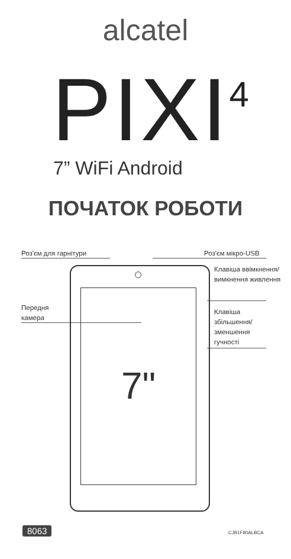alcatel
PIXI<sup>4</sup> 7” WiFi Android
ПОЧАТОК РОБОТИ
Роз'єм для гарнітури Роз'єм мікро-USB
Клавіша ввімкнення/
вимкнення живлення
Передня
камера
Клавіша
збільшення/
зменшення
гучності
7"
8063 CJB1F80ALBCA